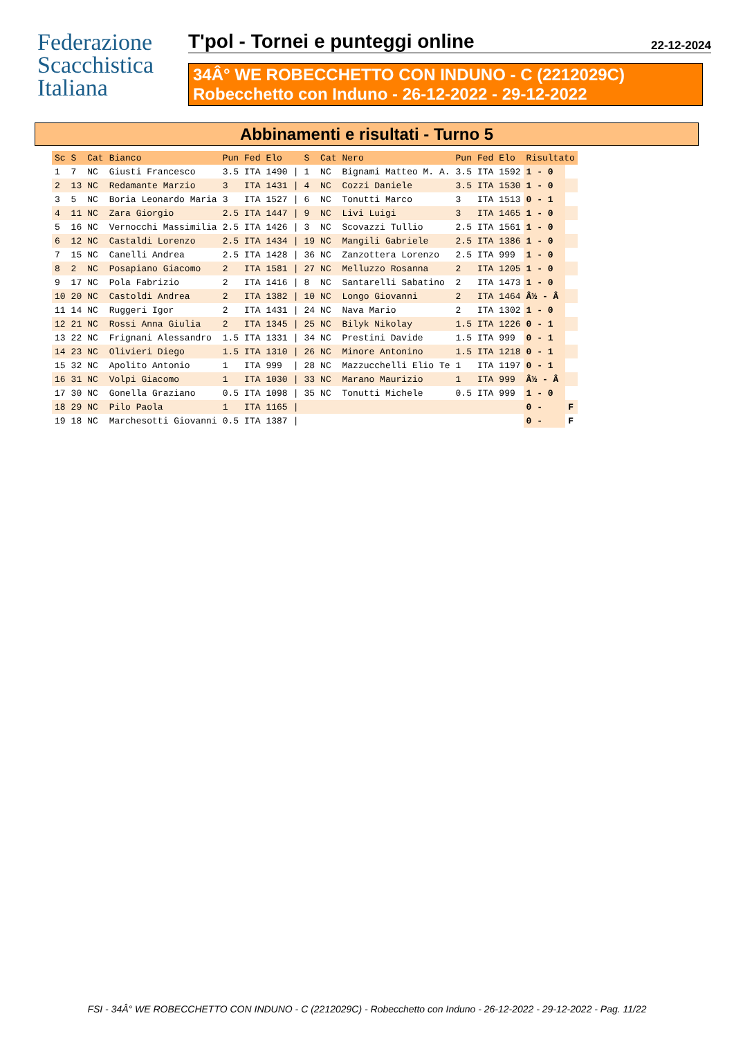Federazione
Scacchistica
Italiana
T'pol - Tornei e punteggi online 22-12-2024
34Â° WE ROBECCHETTO CON INDUNO - C (2212029C)
Robecchetto con Induno - 26-12-2022 - 29-12-2022
Abbinamenti e risultati - Turno 5
| Sc | S | Cat | Bianco | Pun | Fed | Elo | | S | Cat | Nero | Pun | Fed | Elo | Risultato | |
| --- | --- | --- | --- | --- | --- | --- | --- | --- | --- | --- | --- | --- | --- | --- | --- |
| 1 | 7 | NC | Giusti Francesco | 3.5 | ITA | 1490 | / | 1 | NC | Bignami Matteo M. A. | 3.5 | ITA | 1592 | 1 - 0 | |
| 2 | 13 | NC | Redamante Marzio | 3 | ITA | 1431 | / | 4 | NC | Cozzi Daniele | 3.5 | ITA | 1530 | 1 - 0 | |
| 3 | 5 | NC | Boria Leonardo Maria | 3 | ITA | 1527 | / | 6 | NC | Tonutti Marco | 3 | ITA | 1513 | 0 - 1 | |
| 4 | 11 | NC | Zara Giorgio | 2.5 | ITA | 1447 | / | 9 | NC | Livi Luigi | 3 | ITA | 1465 | 1 - 0 | |
| 5 | 16 | NC | Vernocchi Massimilia | 2.5 | ITA | 1426 | / | 3 | NC | Scovazzi Tullio | 2.5 | ITA | 1561 | 1 - 0 | |
| 6 | 12 | NC | Castaldi Lorenzo | 2.5 | ITA | 1434 | / | 19 | NC | Mangili Gabriele | 2.5 | ITA | 1386 | 1 - 0 | |
| 7 | 15 | NC | Canelli Andrea | 2.5 | ITA | 1428 | / | 36 | NC | Zanzottera Lorenzo | 2.5 | ITA | 999 | 1 - 0 | |
| 8 | 2 | NC | Posapiano Giacomo | 2 | ITA | 1581 | / | 27 | NC | Melluzzo Rosanna | 2 | ITA | 1205 | 1 - 0 | |
| 9 | 17 | NC | Pola Fabrizio | 2 | ITA | 1416 | / | 8 | NC | Santarelli Sabatino | 2 | ITA | 1473 | 1 - 0 | |
| 10 | 20 | NC | Castoldi Andrea | 2 | ITA | 1382 | / | 10 | NC | Longo Giovanni | 2 | ITA | 1464 | Â½ - Â | |
| 11 | 14 | NC | Ruggeri Igor | 2 | ITA | 1431 | / | 24 | NC | Nava Mario | 2 | ITA | 1302 | 1 - 0 | |
| 12 | 21 | NC | Rossi Anna Giulia | 2 | ITA | 1345 | / | 25 | NC | Bilyk Nikolay | 1.5 | ITA | 1226 | 0 - 1 | |
| 13 | 22 | NC | Frignani Alessandro | 1.5 | ITA | 1331 | / | 34 | NC | Prestini Davide | 1.5 | ITA | 999 | 0 - 1 | |
| 14 | 23 | NC | Olivieri Diego | 1.5 | ITA | 1310 | / | 26 | NC | Minore Antonino | 1.5 | ITA | 1218 | 0 - 1 | |
| 15 | 32 | NC | Apolito Antonio | 1 | ITA | 999 | / | 28 | NC | Mazzucchelli Elio Te | 1 | ITA | 1197 | 0 - 1 | |
| 16 | 31 | NC | Volpi Giacomo | 1 | ITA | 1030 | / | 33 | NC | Marano Maurizio | 1 | ITA | 999 | Â½ - Â | |
| 17 | 30 | NC | Gonella Graziano | 0.5 | ITA | 1098 | / | 35 | NC | Tonutti Michele | 0.5 | ITA | 999 | 1 - 0 | |
| 18 | 29 | NC | Pilo Paola | 1 | ITA | 1165 | / | | | | | | | 0 - | F |
| 19 | 18 | NC | Marchesotti Giovanni | 0.5 | ITA | 1387 | / | | | | | | | 0 - | F |
FSI - 34Â° WE ROBECCHETTO CON INDUNO - C (2212029C) - Robecchetto con Induno - 26-12-2022 - 29-12-2022 - Pag. 11/22